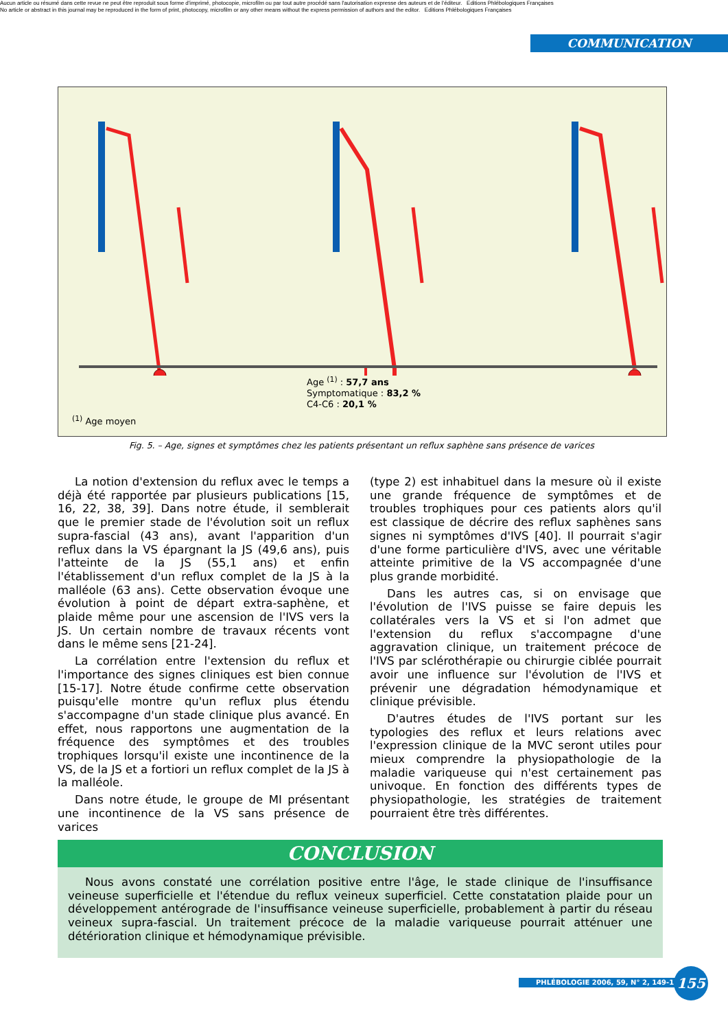Aucun article ou résumé dans cette revue ne peut être reproduit sous forme d'imprimé, photocopie, microfilm ou par tout autre procédé sans l'autorisation expresse des auteurs et de l'éditeur. Editions Phlébologiques Françaises
No article or abstract in this journal may be reproduced in the form of print, photocopy, microfilm or any other means without the express permission of authors and the editor. Editions Phlébologiques Françaises
COMMUNICATION
Age <sup>(1)</sup> : 57,7 ans
Symptomatique : 83,2 %
C4-C6 : 20,1 %
<sup>(1)</sup> Age moyen
Fig. 5. – Age, signes et symptômes chez les patients présentant un reflux saphène sans présence de varices
La notion d'extension du reflux avec le temps a déjà été rapportée par plusieurs publications [15, 16, 22, 38, 39]. Dans notre étude, il semblerait que le premier stade de l'évolution soit un reflux supra-fascial (43 ans), avant l'apparition d'un reflux dans la VS épargnant la JS (49,6 ans), puis l'atteinte de la JS (55,1 ans) et enfin l'établissement d'un reflux complet de la JS à la malléole (63 ans). Cette observation évoque une évolution à point de départ extra-saphène, et plaide même pour une ascension de l'IVS vers la JS. Un certain nombre de travaux récents vont dans le même sens [21-24].
La corrélation entre l'extension du reflux et l'importance des signes cliniques est bien connue [15-17]. Notre étude confirme cette observation puisqu'elle montre qu'un reflux plus étendu s'accompagne d'un stade clinique plus avancé. En effet, nous rapportons une augmentation de la fréquence des symptômes et des troubles trophiques lorsqu'il existe une incontinence de la VS, de la JS et a fortiori un reflux complet de la JS à la malléole.
Dans notre étude, le groupe de MI présentant une incontinence de la VS sans présence de varices
(type 2) est inhabituel dans la mesure où il existe une grande fréquence de symptômes et de troubles trophiques pour ces patients alors qu'il est classique de décrire des reflux saphènes sans signes ni symptômes d'IVS [40]. Il pourrait s'agir d'une forme particulière d'IVS, avec une véritable atteinte primitive de la VS accompagnée d'une plus grande morbidité.
Dans les autres cas, si on envisage que l'évolution de l'IVS puisse se faire depuis les collatérales vers la VS et si l'on admet que l'extension du reflux s'accompagne d'une aggravation clinique, un traitement précoce de l'IVS par sclérothérapie ou chirurgie ciblée pourrait avoir une influence sur l'évolution de l'IVS et prévenir une dégradation hémodynamique et clinique prévisible.
D'autres études de l'IVS portant sur les typologies des reflux et leurs relations avec l'expression clinique de la MVC seront utiles pour mieux comprendre la physiopathologie de la maladie variqueuse qui n'est certainement pas univoque. En fonction des différents types de physiopathologie, les stratégies de traitement pourraient être très différentes.
CONCLUSION
Nous avons constaté une corrélation positive entre l'âge, le stade clinique de l'insuffisance veineuse superficielle et l'étendue du reflux veineux superficiel. Cette constatation plaide pour un développement antérograde de l'insuffisance veineuse superficielle, probablement à partir du réseau veineux supra-fascial. Un traitement précoce de la maladie variqueuse pourrait atténuer une détérioration clinique et hémodynamique prévisible.
PHLÉBOLOGIE 2006, 59, N° 2, 149-156 155